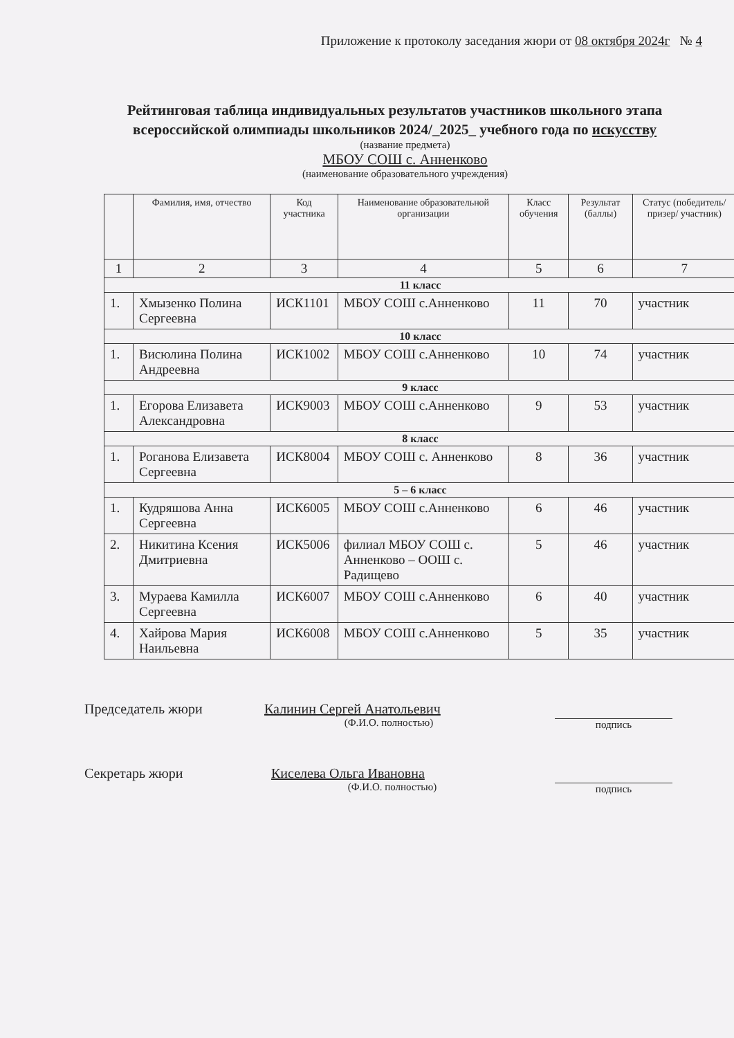Приложение к протоколу заседания жюри от 08 октября 2024г № 4
Рейтинговая таблица индивидуальных результатов участников школьного этапа всероссийской олимпиады школьников 2024/_2025_ учебного года по искусству
(название предмета)
МБОУ СОШ с. Анненково
(наименование образовательного учреждения)
| | Фамилия, имя, отчество | Код участника | Наименование образовательной организации | Класс обучения | Результат (баллы) | Статус (победитель/ призер/ участник) |
| --- | --- | --- | --- | --- | --- | --- |
| 1 | 2 | 3 | 4 | 5 | 6 | 7 |
| 11 класс | | | | | | |
| 1. | Хмызенко Полина Сергеевна | ИСК1101 | МБОУ СОШ с.Анненково | 11 | 70 | участник |
| 10 класс | | | | | | |
| 1. | Висюлина Полина Андреевна | ИСК1002 | МБОУ СОШ с.Анненково | 10 | 74 | участник |
| 9 класс | | | | | | |
| 1. | Егорова Елизавета Александровна | ИСК9003 | МБОУ СОШ с.Анненково | 9 | 53 | участник |
| 8 класс | | | | | | |
| 1. | Роганова Елизавета Сергеевна | ИСК8004 | МБОУ СОШ с. Анненково | 8 | 36 | участник |
| 5 – 6 класс | | | | | | |
| 1. | Кудряшова Анна Сергеевна | ИСК6005 | МБОУ СОШ с.Анненково | 6 | 46 | участник |
| 2. | Никитина Ксения Дмитриевна | ИСК5006 | филиал МБОУ СОШ с. Анненково – ООШ с. Радищево | 5 | 46 | участник |
| 3. | Мураева Камилла Сергеевна | ИСК6007 | МБОУ СОШ с.Анненково | 6 | 40 | участник |
| 4. | Хайрова Мария Наильевна | ИСК6008 | МБОУ СОШ с.Анненково | 5 | 35 | участник |
Председатель жюри Калинин Сергей Анатольевич
(Ф.И.О. полностью)
подпись
Секретарь жюри Киселева Ольга Ивановна
(Ф.И.О. полностью)
подпись